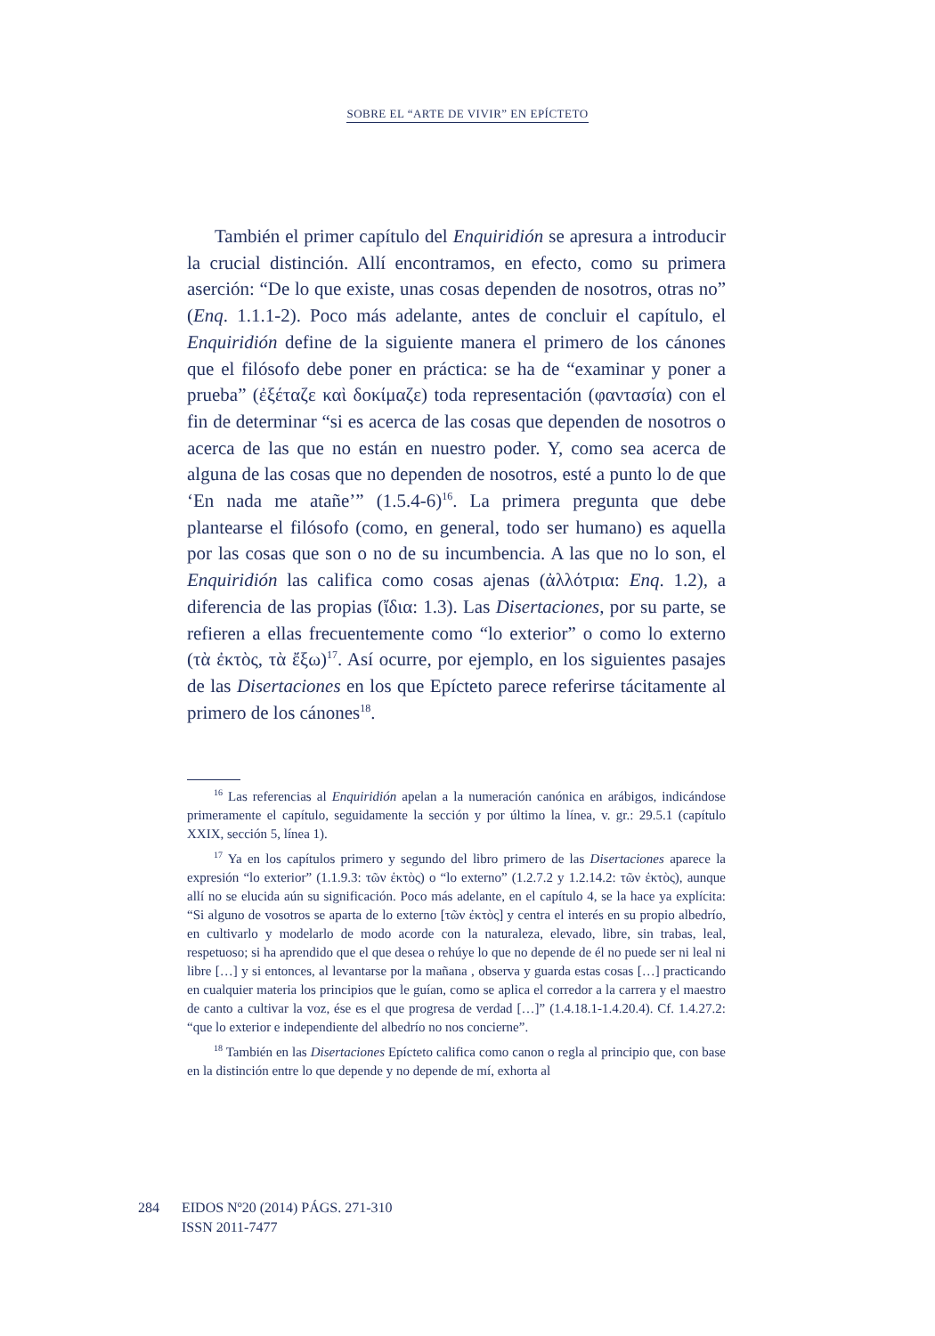SOBRE EL “ARTE DE VIVIR” EN EPÍCTETO
También el primer capítulo del Enquiridión se apresura a introducir la crucial distinción. Allí encontramos, en efecto, como su primera aserción: “De lo que existe, unas cosas dependen de nosotros, otras no” (Enq. 1.1.1-2). Poco más adelante, antes de concluir el capítulo, el Enquiridión define de la siguiente manera el primero de los cánones que el filósofo debe poner en práctica: se ha de “examinar y poner a prueba” (ἐξέταζε καὶ δοκίμαζε) toda representación (φαντασία) con el fin de determinar “si es acerca de las cosas que dependen de nosotros o acerca de las que no están en nuestro poder. Y, como sea acerca de alguna de las cosas que no dependen de nosotros, esté a punto lo de que ‘En nada me atañe’” (1.5.4-6)<sup>16</sup>. La primera pregunta que debe plantearse el filósofo (como, en general, todo ser humano) es aquella por las cosas que son o no de su incumbencia. A las que no lo son, el Enquiridión las califica como cosas ajenas (ἀλλότρια: Enq. 1.2), a diferencia de las propias (ἴδια: 1.3). Las Disertaciones, por su parte, se refieren a ellas frecuentemente como “lo exterior” o como lo externo (τὰ ἐκτὸς, τὰ ἔξω)<sup>17</sup>. Así ocurre, por ejemplo, en los siguientes pasajes de las Disertaciones en los que Epícteto parece referirse tácitamente al primero de los cánones<sup>18</sup>.
<sup>16</sup> Las referencias al Enquiridión apelan a la numeración canónica en arábigos, indicándose primeramente el capítulo, seguidamente la sección y por último la línea, v. gr.: 29.5.1 (capítulo XXIX, sección 5, línea 1).
<sup>17</sup> Ya en los capítulos primero y segundo del libro primero de las Disertaciones aparece la expresión “lo exterior” (1.1.9.3: τῶν ἐκτὸς) o “lo externo” (1.2.7.2 y 1.2.14.2: τῶν ἐκτὸς), aunque allí no se elucida aún su significación. Poco más adelante, en el capítulo 4, se la hace ya explícita: “Si alguno de vosotros se aparta de lo externo [τῶν ἐκτὸς] y centra el interés en su propio albedrío, en cultivarlo y modelarlo de modo acorde con la naturaleza, elevado, libre, sin trabas, leal, respetuoso; si ha aprendido que el que desea o rehúye lo que no depende de él no puede ser ni leal ni libre […] y si entonces, al levantarse por la mañana , observa y guarda estas cosas […] practicando en cualquier materia los principios que le guían, como se aplica el corredor a la carrera y el maestro de canto a cultivar la voz, ése es el que progresa de verdad […]” (1.4.18.1-1.4.20.4). Cf. 1.4.27.2: “que lo exterior e independiente del albedrío no nos concierne”.
<sup>18</sup> También en las Disertaciones Epícteto califica como canon o regla al principio que, con base en la distinción entre lo que depende y no depende de mí, exhorta al
284 EIDOS Nº20 (2014) PÁGS. 271-310
ISSN 2011-7477